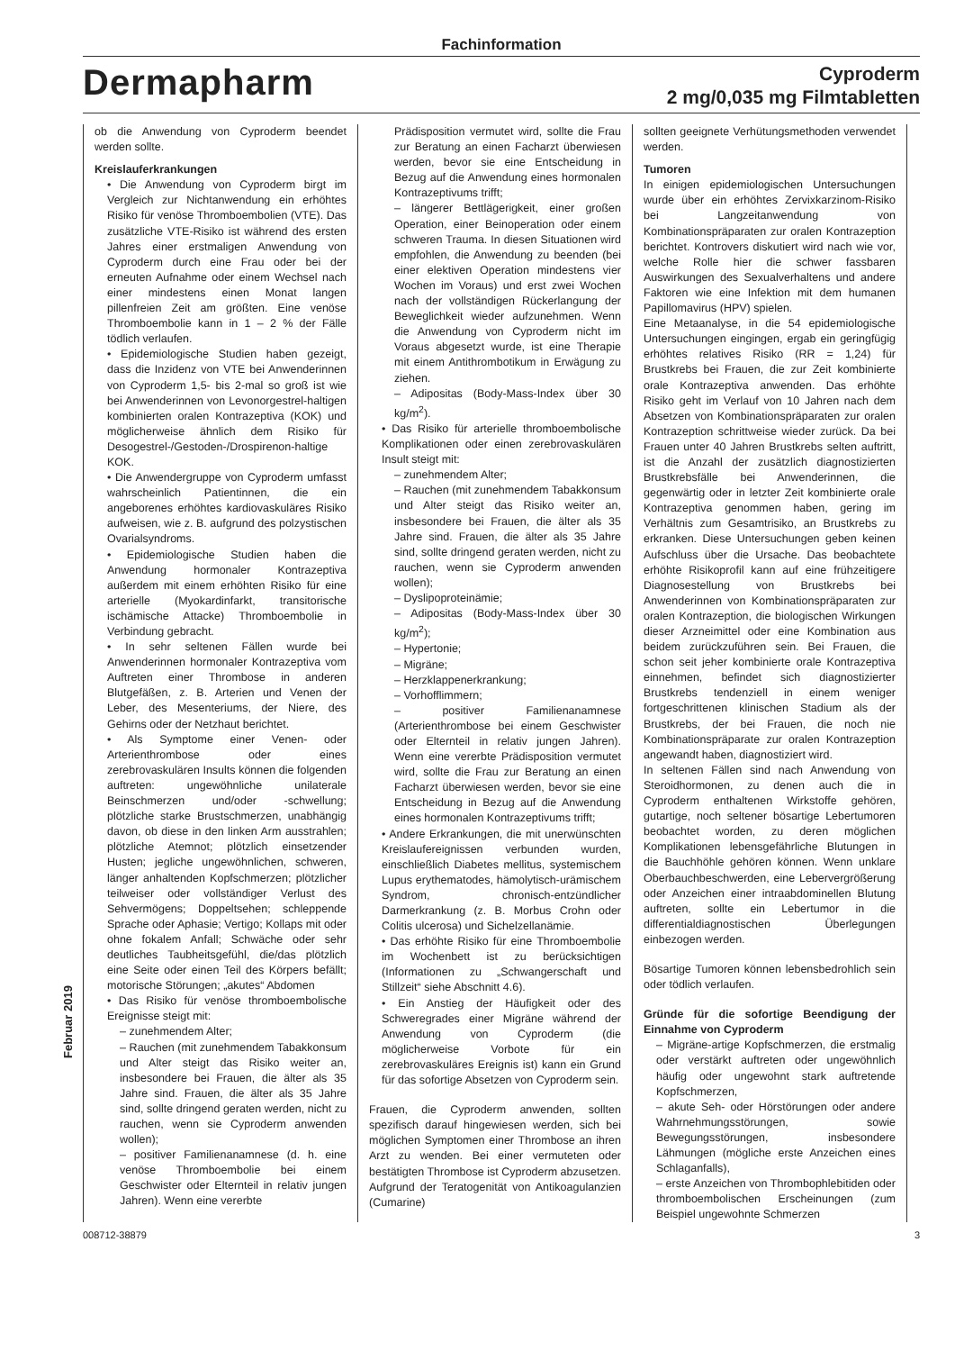Fachinformation
Dermapharm
Cyproderm
2 mg/0,035 mg Filmtabletten
ob die Anwendung von Cyproderm beendet werden sollte.
Kreislauferkrankungen
• Die Anwendung von Cyproderm birgt im Vergleich zur Nichtanwendung ein erhöhtes Risiko für venöse Thromboembolien (VTE). Das zusätzliche VTE-Risiko ist während des ersten Jahres einer erstmaligen Anwendung von Cyproderm durch eine Frau oder bei der erneuten Aufnahme oder einem Wechsel nach einer mindestens einen Monat langen pillenfreien Zeit am größten. Eine venöse Thromboembolie kann in 1 – 2 % der Fälle tödlich verlaufen.
• Epidemiologische Studien haben gezeigt, dass die Inzidenz von VTE bei Anwenderinnen von Cyproderm 1,5- bis 2-mal so groß ist wie bei Anwenderinnen von Levonorgestrel-haltigen kombinierten oralen Kontrazeptiva (KOK) und möglicherweise ähnlich dem Risiko für Desogestrel-/Gestoden-/Drospirenon-haltige KOK.
• Die Anwendergruppe von Cyproderm umfasst wahrscheinlich Patientinnen, die ein angeborenes erhöhtes kardiovaskuläres Risiko aufweisen, wie z. B. aufgrund des polzystischen Ovarialsyndroms.
• Epidemiologische Studien haben die Anwendung hormonaler Kontrazeptiva außerdem mit einem erhöhten Risiko für eine arterielle (Myokardinfarkt, transitorische ischämische Attacke) Thromboembolie in Verbindung gebracht.
• In sehr seltenen Fällen wurde bei Anwenderinnen hormonaler Kontrazeptiva vom Auftreten einer Thrombose in anderen Blutgefäßen, z. B. Arterien und Venen der Leber, des Mesenteriums, der Niere, des Gehirns oder der Netzhaut berichtet.
• Als Symptome einer Venen- oder Arterienthrombose oder eines zerebrovaskulären Insults können die folgenden auftreten: ungewöhnliche unilaterale Beinschmerzen und/oder -schwellung; plötzliche starke Brustschmerzen, unabhängig davon, ob diese in den linken Arm ausstrahlen; plötzliche Atemnot; plötzlich einsetzender Husten; jegliche ungewöhnlichen, schweren, länger anhaltenden Kopfschmerzen; plötzlicher teilweiser oder vollständiger Verlust des Sehvermögens; Doppeltsehen; schleppende Sprache oder Aphasie; Vertigo; Kollaps mit oder ohne fokalem Anfall; Schwäche oder sehr deutliches Taubheitsgefühl, die/das plötzlich eine Seite oder einen Teil des Körpers befällt; motorische Störungen; „akutes“ Abdomen
• Das Risiko für venöse thromboembolische Ereignisse steigt mit:
– zunehmendem Alter;
– Rauchen (mit zunehmendem Tabakkonsum und Alter steigt das Risiko weiter an, insbesondere bei Frauen, die älter als 35 Jahre sind. Frauen, die älter als 35 Jahre sind, sollte dringend geraten werden, nicht zu rauchen, wenn sie Cyproderm anwenden wollen);
– positiver Familienanamnese (d. h. eine venöse Thromboembolie bei einem Geschwister oder Elternteil in relativ jungen Jahren). Wenn eine vererbte
Prädisposition vermutet wird, sollte die Frau zur Beratung an einen Facharzt überwiesen werden, bevor sie eine Entscheidung in Bezug auf die Anwendung eines hormonalen Kontrazeptivums trifft;
– längerer Bettlägerigkeit, einer großen Operation, einer Beinoperation oder einem schweren Trauma. In diesen Situationen wird empfohlen, die Anwendung zu beenden (bei einer elektiven Operation mindestens vier Wochen im Voraus) und erst zwei Wochen nach der vollständigen Rückerlangung der Beweglichkeit wieder aufzunehmen. Wenn die Anwendung von Cyproderm nicht im Voraus abgesetzt wurde, ist eine Therapie mit einem Antithrombotikum in Erwägung zu ziehen.
– Adipositas (Body-Mass-Index über 30 kg/m<sup>2</sup>).
• Das Risiko für arterielle thromboembolische Komplikationen oder einen zerebrovaskulären Insult steigt mit:
– zunehmendem Alter;
– Rauchen (mit zunehmendem Tabakkonsum und Alter steigt das Risiko weiter an, insbesondere bei Frauen, die älter als 35 Jahre sind. Frauen, die älter als 35 Jahre sind, sollte dringend geraten werden, nicht zu rauchen, wenn sie Cyproderm anwenden wollen);
– Dyslipoproteinämie;
– Adipositas (Body-Mass-Index über 30 kg/m<sup>2</sup>);
– Hypertonie;
– Migräne;
– Herzklappenerkrankung;
– Vorhofflimmern;
– positiver Familienanamnese (Arterienthrombose bei einem Geschwister oder Elternteil in relativ jungen Jahren). Wenn eine vererbte Prädisposition vermutet wird, sollte die Frau zur Beratung an einen Facharzt überwiesen werden, bevor sie eine Entscheidung in Bezug auf die Anwendung eines hormonalen Kontrazeptivums trifft;
• Andere Erkrankungen, die mit unerwünschten Kreislaufereignissen verbunden wurden, einschließlich Diabetes mellitus, systemischem Lupus erythematodes, hämolytisch-urämischem Syndrom, chronisch-entzündlicher Darmerkrankung (z. B. Morbus Crohn oder Colitis ulcerosa) und Sichelzellanämie.
• Das erhöhte Risiko für eine Thromboembolie im Wochenbett ist zu berücksichtigen (Informationen zu „Schwangerschaft und Stillzeit“ siehe Abschnitt 4.6).
• Ein Anstieg der Häufigkeit oder des Schweregrades einer Migräne während der Anwendung von Cyproderm (die möglicherweise Vorbote für ein zerebrovaskuläres Ereignis ist) kann ein Grund für das sofortige Absetzen von Cyproderm sein.
Frauen, die Cyproderm anwenden, sollten spezifisch darauf hingewiesen werden, sich bei möglichen Symptomen einer Thrombose an ihren Arzt zu wenden. Bei einer vermuteten oder bestätigten Thrombose ist Cyproderm abzusetzen. Aufgrund der Teratogenität von Antikoagulanzien (Cumarine)
sollten geeignete Verhütungsmethoden verwendet werden.
Tumoren
In einigen epidemiologischen Untersuchungen wurde über ein erhöhtes Zervixkarzinom-Risiko bei Langzeitanwendung von Kombinationspräparaten zur oralen Kontrazeption berichtet. Kontrovers diskutiert wird nach wie vor, welche Rolle hier die schwer fassbaren Auswirkungen des Sexualverhaltens und andere Faktoren wie eine Infektion mit dem humanen Papillomavirus (HPV) spielen.
Eine Metaanalyse, in die 54 epidemiologische Untersuchungen eingingen, ergab ein geringfügig erhöhtes relatives Risiko (RR = 1,24) für Brustkrebs bei Frauen, die zur Zeit kombinierte orale Kontrazeptiva anwenden. Das erhöhte Risiko geht im Verlauf von 10 Jahren nach dem Absetzen von Kombinationspräparaten zur oralen Kontrazeption schrittweise wieder zurück. Da bei Frauen unter 40 Jahren Brustkrebs selten auftritt, ist die Anzahl der zusätzlich diagnostizierten Brustkrebsfälle bei Anwenderinnen, die gegenwärtig oder in letzter Zeit kombinierte orale Kontrazeptiva genommen haben, gering im Verhältnis zum Gesamtrisiko, an Brustkrebs zu erkranken. Diese Untersuchungen geben keinen Aufschluss über die Ursache. Das beobachtete erhöhte Risikoprofil kann auf eine frühzeitigere Diagnosestellung von Brustkrebs bei Anwenderinnen von Kombinationspräparaten zur oralen Kontrazeption, die biologischen Wirkungen dieser Arzneimittel oder eine Kombination aus beidem zurückzuführen sein. Bei Frauen, die schon seit jeher kombinierte orale Kontrazeptiva einnehmen, befindet sich diagnostizierter Brustkrebs tendenziell in einem weniger fortgeschrittenen klinischen Stadium als der Brustkrebs, der bei Frauen, die noch nie Kombinationspräparate zur oralen Kontrazeption angewandt haben, diagnostiziert wird.
In seltenen Fällen sind nach Anwendung von Steroidhormonen, zu denen auch die in Cyproderm enthaltenen Wirkstoffe gehören, gutartige, noch seltener bösartige Lebertumoren beobachtet worden, zu deren möglichen Komplikationen lebensgefährliche Blutungen in die Bauchhöhle gehören können. Wenn unklare Oberbauchbeschwerden, eine Lebervergrößerung oder Anzeichen einer intraabdominellen Blutung auftreten, sollte ein Lebertumor in die differentialdiagnostischen Überlegungen einbezogen werden.
Bösartige Tumoren können lebensbedrohlich sein oder tödlich verlaufen.
Gründe für die sofortige Beendigung der Einnahme von Cyproderm
– Migräne-artige Kopfschmerzen, die erstmalig oder verstärkt auftreten oder ungewöhnlich häufig oder ungewohnt stark auftretende Kopfschmerzen,
– akute Seh- oder Hörstörungen oder andere Wahrnehmungsstörungen, sowie Bewegungsstörungen, insbesondere Lähmungen (mögliche erste Anzeichen eines Schlaganfalls),
– erste Anzeichen von Thrombophlebitiden oder thromboembolischen Erscheinungen (zum Beispiel ungewohnte Schmerzen
Februar 2019
008712-38879 3